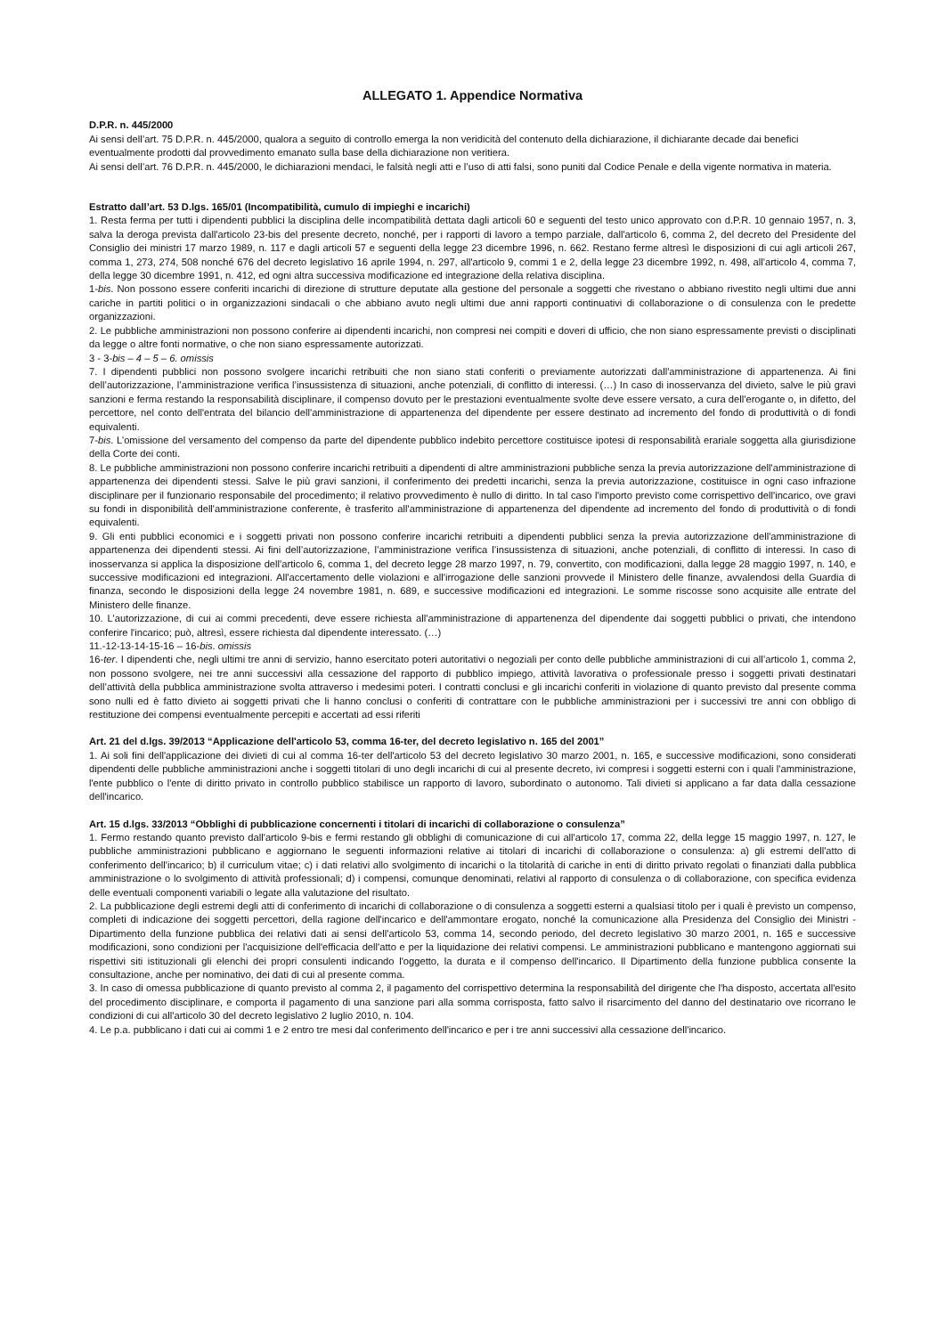ALLEGATO 1. Appendice Normativa
D.P.R. n. 445/2000
Ai sensi dell’art. 75 D.P.R. n. 445/2000, qualora a seguito di controllo emerga la non veridicità del contenuto della dichiarazione, il dichiarante decade dai benefici eventualmente prodotti dal provvedimento emanato sulla base della dichiarazione non veritiera.
Ai sensi dell’art. 76 D.P.R. n. 445/2000, le dichiarazioni mendaci, le falsità negli atti e l’uso di atti falsi, sono puniti dal Codice Penale e della vigente normativa in materia.
Estratto dall’art. 53 D.lgs. 165/01 (Incompatibilità, cumulo di impieghi e incarichi)
1. Resta ferma per tutti i dipendenti pubblici la disciplina delle incompatibilità dettata dagli articoli 60 e seguenti del testo unico approvato con d.P.R. 10 gennaio 1957, n. 3, salva la deroga prevista dall'articolo 23-bis del presente decreto, nonché, per i rapporti di lavoro a tempo parziale, dall'articolo 6, comma 2, del decreto del Presidente del Consiglio dei ministri 17 marzo 1989, n. 117 e dagli articoli 57 e seguenti della legge 23 dicembre 1996, n. 662. Restano ferme altresì le disposizioni di cui agli articoli 267, comma 1, 273, 274, 508 nonché 676 del decreto legislativo 16 aprile 1994, n. 297, all'articolo 9, commi 1 e 2, della legge 23 dicembre 1992, n. 498, all'articolo 4, comma 7, della legge 30 dicembre 1991, n. 412, ed ogni altra successiva modificazione ed integrazione della relativa disciplina.
1-bis. Non possono essere conferiti incarichi di direzione di strutture deputate alla gestione del personale a soggetti che rivestano o abbiano rivestito negli ultimi due anni cariche in partiti politici o in organizzazioni sindacali o che abbiano avuto negli ultimi due anni rapporti continuativi di collaborazione o di consulenza con le predette organizzazioni.
2. Le pubbliche amministrazioni non possono conferire ai dipendenti incarichi, non compresi nei compiti e doveri di ufficio, che non siano espressamente previsti o disciplinati da legge o altre fonti normative, o che non siano espressamente autorizzati.
3 - 3-bis – 4 – 5 – 6. omissis
7. I dipendenti pubblici non possono svolgere incarichi retribuiti che non siano stati conferiti o previamente autorizzati dall'amministrazione di appartenenza. Ai fini dell’autorizzazione, l’amministrazione verifica l’insussistenza di situazioni, anche potenziali, di conflitto di interessi. (…) In caso di inosservanza del divieto, salve le più gravi sanzioni e ferma restando la responsabilità disciplinare, il compenso dovuto per le prestazioni eventualmente svolte deve essere versato, a cura dell'erogante o, in difetto, del percettore, nel conto dell'entrata del bilancio dell'amministrazione di appartenenza del dipendente per essere destinato ad incremento del fondo di produttività o di fondi equivalenti.
7-bis. L’omissione del versamento del compenso da parte del dipendente pubblico indebito percettore costituisce ipotesi di responsabilità erariale soggetta alla giurisdizione della Corte dei conti.
8. Le pubbliche amministrazioni non possono conferire incarichi retribuiti a dipendenti di altre amministrazioni pubbliche senza la previa autorizzazione dell'amministrazione di appartenenza dei dipendenti stessi. Salve le più gravi sanzioni, il conferimento dei predetti incarichi, senza la previa autorizzazione, costituisce in ogni caso infrazione disciplinare per il funzionario responsabile del procedimento; il relativo provvedimento è nullo di diritto. In tal caso l'importo previsto come corrispettivo dell'incarico, ove gravi su fondi in disponibilità dell'amministrazione conferente, è trasferito all'amministrazione di appartenenza del dipendente ad incremento del fondo di produttività o di fondi equivalenti.
9. Gli enti pubblici economici e i soggetti privati non possono conferire incarichi retribuiti a dipendenti pubblici senza la previa autorizzazione dell'amministrazione di appartenenza dei dipendenti stessi. Ai fini dell’autorizzazione, l’amministrazione verifica l’insussistenza di situazioni, anche potenziali, di conflitto di interessi. In caso di inosservanza si applica la disposizione dell'articolo 6, comma 1, del decreto legge 28 marzo 1997, n. 79, convertito, con modificazioni, dalla legge 28 maggio 1997, n. 140, e successive modificazioni ed integrazioni. All'accertamento delle violazioni e all'irrogazione delle sanzioni provvede il Ministero delle finanze, avvalendosi della Guardia di finanza, secondo le disposizioni della legge 24 novembre 1981, n. 689, e successive modificazioni ed integrazioni. Le somme riscosse sono acquisite alle entrate del Ministero delle finanze.
10. L'autorizzazione, di cui ai commi precedenti, deve essere richiesta all'amministrazione di appartenenza del dipendente dai soggetti pubblici o privati, che intendono conferire l'incarico; può, altresì, essere richiesta dal dipendente interessato. (…)
11.-12-13-14-15-16 – 16-bis. omissis
16-ter. I dipendenti che, negli ultimi tre anni di servizio, hanno esercitato poteri autoritativi o negoziali per conto delle pubbliche amministrazioni di cui all’articolo 1, comma 2, non possono svolgere, nei tre anni successivi alla cessazione del rapporto di pubblico impiego, attività lavorativa o professionale presso i soggetti privati destinatari dell’attività della pubblica amministrazione svolta attraverso i medesimi poteri. I contratti conclusi e gli incarichi conferiti in violazione di quanto previsto dal presente comma sono nulli ed è fatto divieto ai soggetti privati che li hanno conclusi o conferiti di contrattare con le pubbliche amministrazioni per i successivi tre anni con obbligo di restituzione dei compensi eventualmente percepiti e accertati ad essi riferiti
Art. 21 del d.lgs. 39/2013 “Applicazione dell'articolo 53, comma 16-ter, del decreto legislativo n. 165 del 2001”
1. Ai soli fini dell'applicazione dei divieti di cui al comma 16-ter dell'articolo 53 del decreto legislativo 30 marzo 2001, n. 165, e successive modificazioni, sono considerati dipendenti delle pubbliche amministrazioni anche i soggetti titolari di uno degli incarichi di cui al presente decreto, ivi compresi i soggetti esterni con i quali l'amministrazione, l'ente pubblico o l'ente di diritto privato in controllo pubblico stabilisce un rapporto di lavoro, subordinato o autonomo. Tali divieti si applicano a far data dalla cessazione dell'incarico.
Art. 15 d.lgs. 33/2013 “Obblighi di pubblicazione concernenti i titolari di incarichi di collaborazione o consulenza”
1. Fermo restando quanto previsto dall'articolo 9-bis e fermi restando gli obblighi di comunicazione di cui all'articolo 17, comma 22, della legge 15 maggio 1997, n. 127, le pubbliche amministrazioni pubblicano e aggiornano le seguenti informazioni relative ai titolari di incarichi di collaborazione o consulenza: a) gli estremi dell'atto di conferimento dell'incarico; b) il curriculum vitae; c) i dati relativi allo svolgimento di incarichi o la titolarità di cariche in enti di diritto privato regolati o finanziati dalla pubblica amministrazione o lo svolgimento di attività professionali; d) i compensi, comunque denominati, relativi al rapporto di consulenza o di collaborazione, con specifica evidenza delle eventuali componenti variabili o legate alla valutazione del risultato.
2. La pubblicazione degli estremi degli atti di conferimento di incarichi di collaborazione o di consulenza a soggetti esterni a qualsiasi titolo per i quali è previsto un compenso, completi di indicazione dei soggetti percettori, della ragione dell'incarico e dell'ammontare erogato, nonché la comunicazione alla Presidenza del Consiglio dei Ministri - Dipartimento della funzione pubblica dei relativi dati ai sensi dell'articolo 53, comma 14, secondo periodo, del decreto legislativo 30 marzo 2001, n. 165 e successive modificazioni, sono condizioni per l'acquisizione dell'efficacia dell'atto e per la liquidazione dei relativi compensi. Le amministrazioni pubblicano e mantengono aggiornati sui rispettivi siti istituzionali gli elenchi dei propri consulenti indicando l'oggetto, la durata e il compenso dell'incarico. Il Dipartimento della funzione pubblica consente la consultazione, anche per nominativo, dei dati di cui al presente comma.
3. In caso di omessa pubblicazione di quanto previsto al comma 2, il pagamento del corrispettivo determina la responsabilità del dirigente che l'ha disposto, accertata all'esito del procedimento disciplinare, e comporta il pagamento di una sanzione pari alla somma corrisposta, fatto salvo il risarcimento del danno del destinatario ove ricorrano le condizioni di cui all'articolo 30 del decreto legislativo 2 luglio 2010, n. 104.
4. Le p.a. pubblicano i dati cui ai commi 1 e 2 entro tre mesi dal conferimento dell'incarico e per i tre anni successivi alla cessazione dell'incarico.